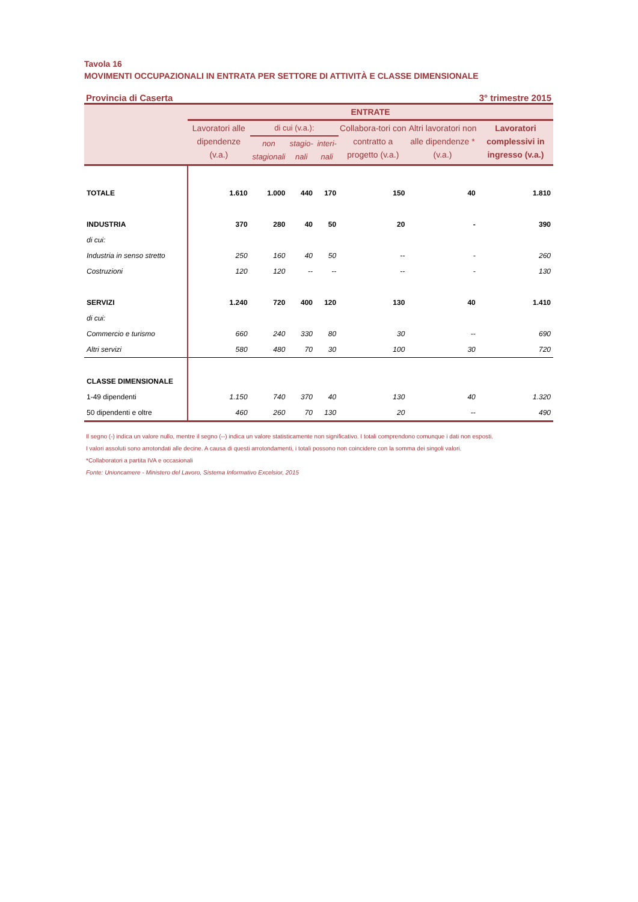Tavola 16
MOVIMENTI OCCUPAZIONALI IN ENTRATA PER SETTORE DI ATTIVITÀ E CLASSE DIMENSIONALE
Provincia di Caserta 3° trimestre 2015
| | ENTRATE | | | | | | |
| --- | --- | --- | --- | --- | --- | --- | --- |
| | Lavoratori alle dipendenze (v.a.) | di cui (v.a.): | | | Collabora-tori con contratto a progetto (v.a.) | Altri lavoratori non alle dipendenze * (v.a.) | Lavoratori complessivi in ingresso (v.a.) |
| | | non stagionali | stagio-nali | interi-nali | | | |
| TOTALE | 1.610 | 1.000 | 440 | 170 | 150 | 40 | 1.810 |
| INDUSTRIA | 370 | 280 | 40 | 50 | 20 | - | 390 |
| di cui: | | | | | | | |
| Industria in senso stretto | 250 | 160 | 40 | 50 | -- | - | 260 |
| Costruzioni | 120 | 120 | -- | -- | -- | - | 130 |
| SERVIZI | 1.240 | 720 | 400 | 120 | 130 | 40 | 1.410 |
| di cui: | | | | | | | |
| Commercio e turismo | 660 | 240 | 330 | 80 | 30 | -- | 690 |
| Altri servizi | 580 | 480 | 70 | 30 | 100 | 30 | 720 |
| CLASSE DIMENSIONALE | | | | | | | |
| 1-49 dipendenti | 1.150 | 740 | 370 | 40 | 130 | 40 | 1.320 |
| 50 dipendenti e oltre | 460 | 260 | 70 | 130 | 20 | -- | 490 |
Il segno (-) indica un valore nullo, mentre il segno (--) indica un valore statisticamente non significativo. I totali comprendono comunque i dati non esposti.
I valori assoluti sono arrotondati alle decine. A causa di questi arrotondamenti, i totali possono non coincidere con la somma dei singoli valori.
*Collaboratori a partita IVA e occasionali
Fonte: Unioncamere - Ministero del Lavoro, Sistema Informativo Excelsior, 2015